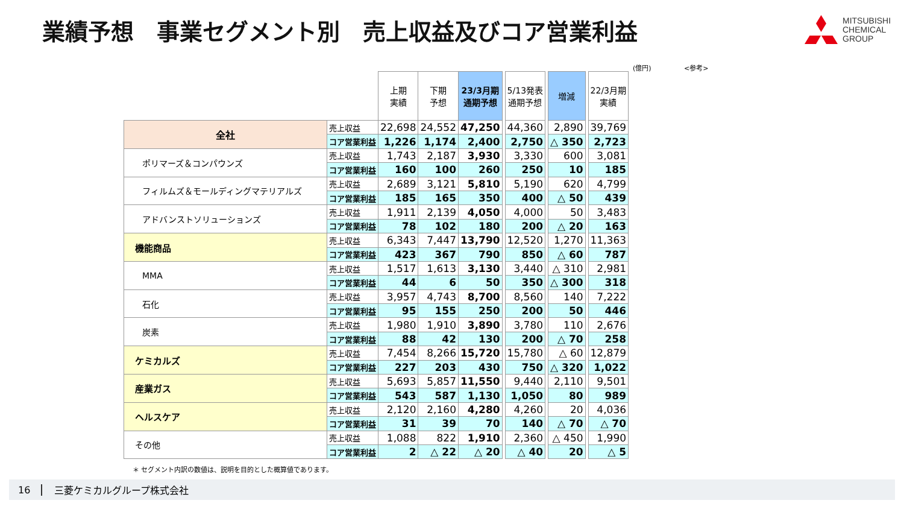業績予想　事業セグメント別　売上収益及びコア営業利益
MITSUBISHI
CHEMICAL
GROUP
(億円) <参考>
| | | 上期 実績 | 下期 予想 | 23/3月期 通期予想 | | 5/13発表 通期予想 | | 増減 | | 22/3月期 実績 |
| --- | --- | --- | --- | --- | --- | --- | --- | --- | --- | --- |
| 全社 | 売上収益 | 22,698 | 24,552 | 47,250 | | 44,360 | | 2,890 | | 39,769 |
| | コア営業利益 | 1,226 | 1,174 | 2,400 | | 2,750 | | △ 350 | | 2,723 |
| ポリマーズ＆コンパウンズ | 売上収益 | 1,743 | 2,187 | 3,930 | | 3,330 | | 600 | | 3,081 |
| | コア営業利益 | 160 | 100 | 260 | | 250 | | 10 | | 185 |
| フィルムズ＆モールディングマテリアルズ | 売上収益 | 2,689 | 3,121 | 5,810 | | 5,190 | | 620 | | 4,799 |
| | コア営業利益 | 185 | 165 | 350 | | 400 | | △ 50 | | 439 |
| アドバンストソリューションズ | 売上収益 | 1,911 | 2,139 | 4,050 | | 4,000 | | 50 | | 3,483 |
| | コア営業利益 | 78 | 102 | 180 | | 200 | | △ 20 | | 163 |
| 機能商品 | 売上収益 | 6,343 | 7,447 | 13,790 | | 12,520 | | 1,270 | | 11,363 |
| | コア営業利益 | 423 | 367 | 790 | | 850 | | △ 60 | | 787 |
| MMA | 売上収益 | 1,517 | 1,613 | 3,130 | | 3,440 | | △ 310 | | 2,981 |
| | コア営業利益 | 44 | 6 | 50 | | 350 | | △ 300 | | 318 |
| 石化 | 売上収益 | 3,957 | 4,743 | 8,700 | | 8,560 | | 140 | | 7,222 |
| | コア営業利益 | 95 | 155 | 250 | | 200 | | 50 | | 446 |
| 炭素 | 売上収益 | 1,980 | 1,910 | 3,890 | | 3,780 | | 110 | | 2,676 |
| | コア営業利益 | 88 | 42 | 130 | | 200 | | △ 70 | | 258 |
| ケミカルズ | 売上収益 | 7,454 | 8,266 | 15,720 | | 15,780 | | △ 60 | | 12,879 |
| | コア営業利益 | 227 | 203 | 430 | | 750 | | △ 320 | | 1,022 |
| 産業ガス | 売上収益 | 5,693 | 5,857 | 11,550 | | 9,440 | | 2,110 | | 9,501 |
| | コア営業利益 | 543 | 587 | 1,130 | | 1,050 | | 80 | | 989 |
| ヘルスケア | 売上収益 | 2,120 | 2,160 | 4,280 | | 4,260 | | 20 | | 4,036 |
| | コア営業利益 | 31 | 39 | 70 | | 140 | | △ 70 | | △ 70 |
| その他 | 売上収益 | 1,088 | 822 | 1,910 | | 2,360 | | △ 450 | | 1,990 |
| | コア営業利益 | 2 | △ 22 | △ 20 | | △ 40 | | 20 | | △ 5 |
＊ セグメント内訳の数値は、説明を目的とした概算値であります。
16 三菱ケミカルグループ株式会社